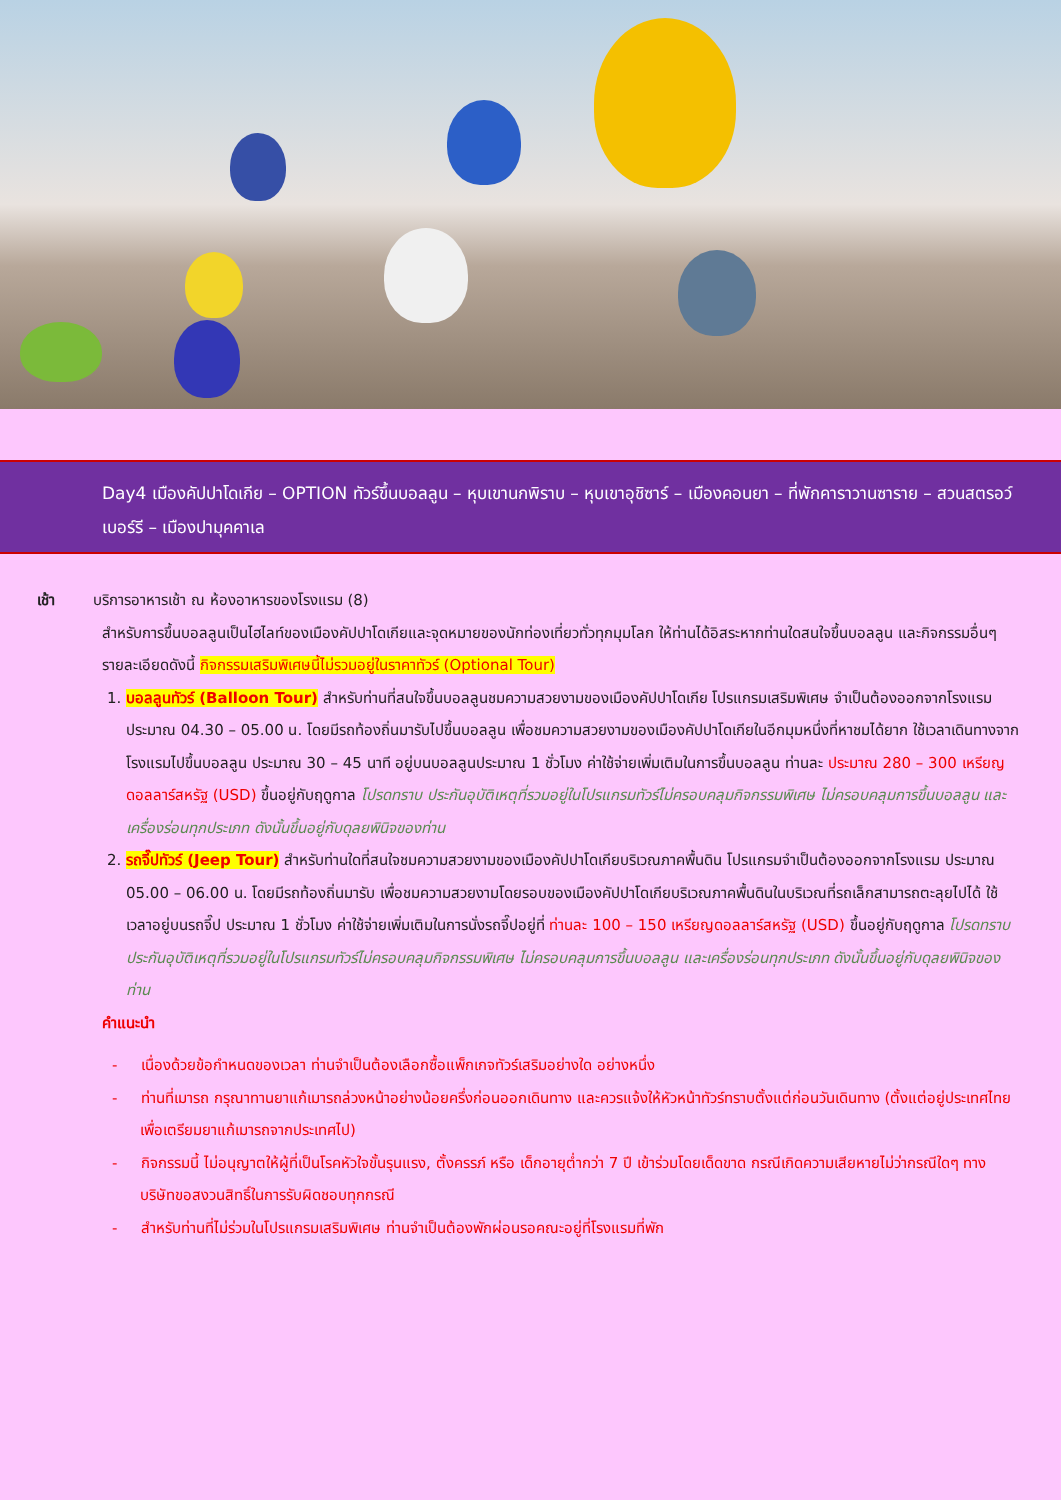Day4 เมืองคัปปาโดเกีย – OPTION ทัวร์ขึ้นบอลลูน – หุบเขานกพิราบ – หุบเขาอุชิซาร์ – เมืองคอนยา – ที่พักคาราวานซาราย – สวนสตรอว์เบอร์รี – เมืองปามุคคาเล
เช้า บริการอาหารเช้า ณ ห้องอาหารของโรงแรม (8)
สำหรับการขึ้นบอลลูนเป็นไฮไลท์ของเมืองคัปปาโดเกียและจุดหมายของนักท่องเที่ยวทั่วทุกมุมโลก ให้ท่านได้อิสระหากท่านใดสนใจขึ้นบอลลูน และกิจกรรมอื่นๆ รายละเอียดดังนี้ กิจกรรมเสริมพิเศษนี้ไม่รวมอยู่ในราคาทัวร์ (Optional Tour)
1. บอลลูนทัวร์ (Balloon Tour) สำหรับท่านที่สนใจขึ้นบอลลูนชมความสวยงามของเมืองคัปปาโดเกีย โปรแกรมเสริมพิเศษ จำเป็นต้องออกจากโรงแรมประมาณ 04.30 – 05.00 น. โดยมีรถท้องถิ่นมารับไปขึ้นบอลลูน เพื่อชมความสวยงามของเมืองคัปปาโดเกียในอีกมุมหนึ่งที่หาชมได้ยาก ใช้เวลาเดินทางจากโรงแรมไปขึ้นบอลลูน ประมาณ 30 – 45 นาที อยู่บนบอลลูนประมาณ 1 ชั่วโมง ค่าใช้จ่ายเพิ่มเติมในการขึ้นบอลลูน ท่านละ ประมาณ 280 – 300 เหรียญดอลลาร์สหรัฐ (USD) ขึ้นอยู่กับฤดูกาล โปรดทราบ ประกันอุบัติเหตุที่รวมอยู่ในโปรแกรมทัวร์ไม่ครอบคลุมกิจกรรมพิเศษ ไม่ครอบคลุมการขึ้นบอลลูน และเครื่องร่อนทุกประเภท ดังนั้นขึ้นอยู่กับดุลยพินิจของท่าน
2. รถจี๊ปทัวร์ (Jeep Tour) สำหรับท่านใดที่สนใจชมความสวยงามของเมืองคัปปาโดเกียบริเวณภาคพื้นดิน โปรแกรมจำเป็นต้องออกจากโรงแรม ประมาณ 05.00 – 06.00 น. โดยมีรถท้องถิ่นมารับ เพื่อชมความสวยงามโดยรอบของเมืองคัปปาโดเกียบริเวณภาคพื้นดินในบริเวณที่รถเล็กสามารถตะลุยไปได้ ใช้เวลาอยู่บนรถจี๊ป ประมาณ 1 ชั่วโมง ค่าใช้จ่ายเพิ่มเติมในการนั่งรถจี๊ปอยู่ที่ ท่านละ 100 – 150 เหรียญดอลลาร์สหรัฐ (USD) ขึ้นอยู่กับฤดูกาล โปรดทราบ ประกันอุบัติเหตุที่รวมอยู่ในโปรแกรมทัวร์ไม่ครอบคลุมกิจกรรมพิเศษ ไม่ครอบคลุมการขึ้นบอลลูน และเครื่องร่อนทุกประเภท ดังนั้นขึ้นอยู่กับดุลยพินิจของท่าน
คำแนะนำ
- เนื่องด้วยข้อกำหนดของเวลา ท่านจำเป็นต้องเลือกซื้อแพ็กเกจทัวร์เสริมอย่างใด อย่างหนึ่ง
- ท่านที่เมารถ กรุณาทานยาแก้เมารถล่วงหน้าอย่างน้อยครึ่งก่อนออกเดินทาง และควรแจ้งให้หัวหน้าทัวร์ทราบตั้งแต่ก่อนวันเดินทาง (ตั้งแต่อยู่ประเทศไทย เพื่อเตรียมยาแก้เมารถจากประเทศไป)
- กิจกรรมนี้ ไม่อนุญาตให้ผู้ที่เป็นโรคหัวใจขั้นรุนแรง, ตั้งครรภ์ หรือ เด็กอายุต่ำกว่า 7 ปี เข้าร่วมโดยเด็ดขาด กรณีเกิดความเสียหายไม่ว่ากรณีใดๆ ทางบริษัทขอสงวนสิทธิ์ในการรับผิดชอบทุกกรณี
- สำหรับท่านที่ไม่ร่วมในโปรแกรมเสริมพิเศษ ท่านจำเป็นต้องพักผ่อนรอคณะอยู่ที่โรงแรมที่พัก